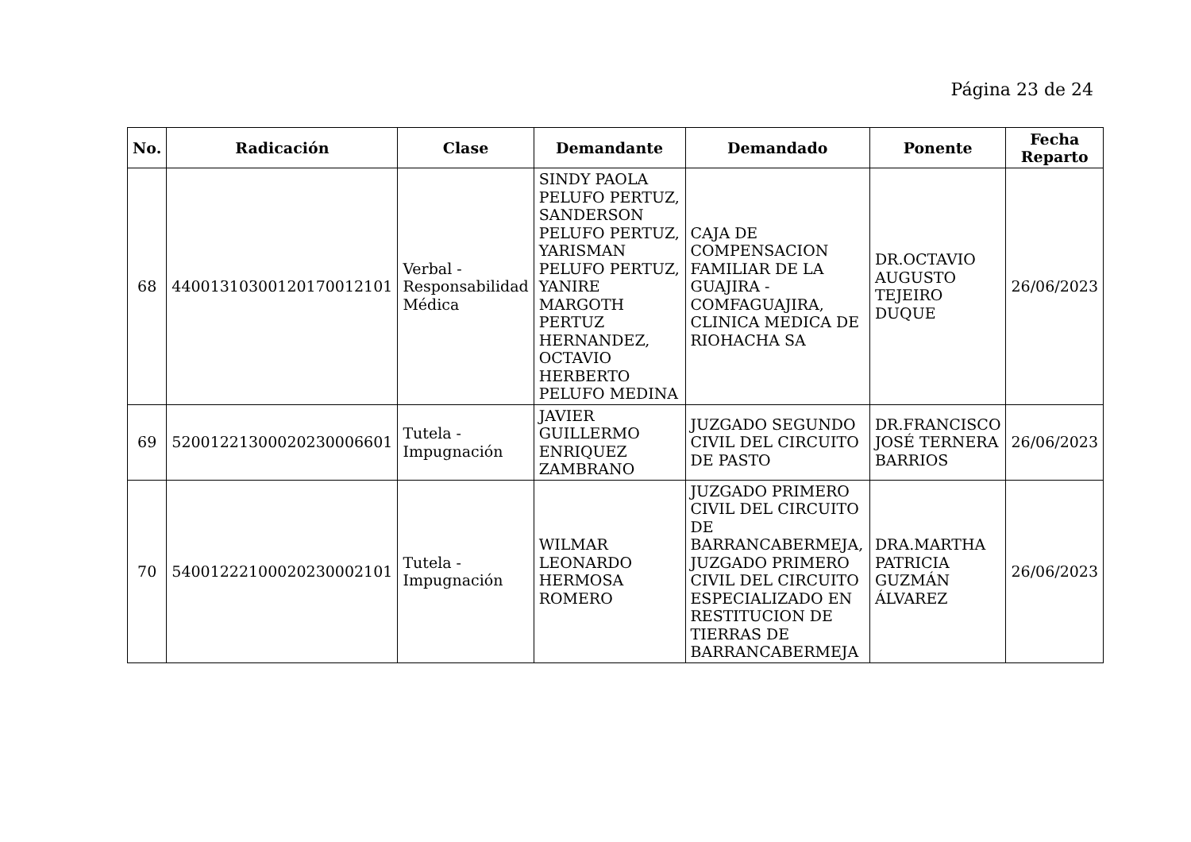Página 23 de 24
| No. | Radicación | Clase | Demandante | Demandado | Ponente | Fecha Reparto |
| --- | --- | --- | --- | --- | --- | --- |
| 68 | 44001310300120170012101 | Verbal - Responsabilidad Médica | SINDY PAOLA PELUFO PERTUZ, SANDERSON PELUFO PERTUZ, YARISMAN PELUFO PERTUZ, YANIRE MARGOTH PERTUZ HERNANDEZ, OCTAVIO HERBERTO PELUFO MEDINA | CAJA DE COMPENSACION FAMILIAR DE LA GUAJIRA - COMFAGUAJIRA, CLINICA MEDICA DE RIOHACHA SA | DR.OCTAVIO AUGUSTO TEJEIRO DUQUE | 26/06/2023 |
| 69 | 52001221300020230006601 | Tutela - Impugnación | JAVIER GUILLERMO ENRIQUEZ ZAMBRANO | JUZGADO SEGUNDO CIVIL DEL CIRCUITO DE PASTO | DR.FRANCISCO JOSÉ TERNERA BARRIOS | 26/06/2023 |
| 70 | 54001222100020230002101 | Tutela - Impugnación | WILMAR LEONARDO HERMOSA ROMERO | JUZGADO PRIMERO CIVIL DEL CIRCUITO DE BARRANCABERMEJA, JUZGADO PRIMERO CIVIL DEL CIRCUITO ESPECIALIZADO EN RESTITUCION DE TIERRAS DE BARRANCABERMEJA | DRA.MARTHA PATRICIA GUZMÁN ÁLVAREZ | 26/06/2023 |